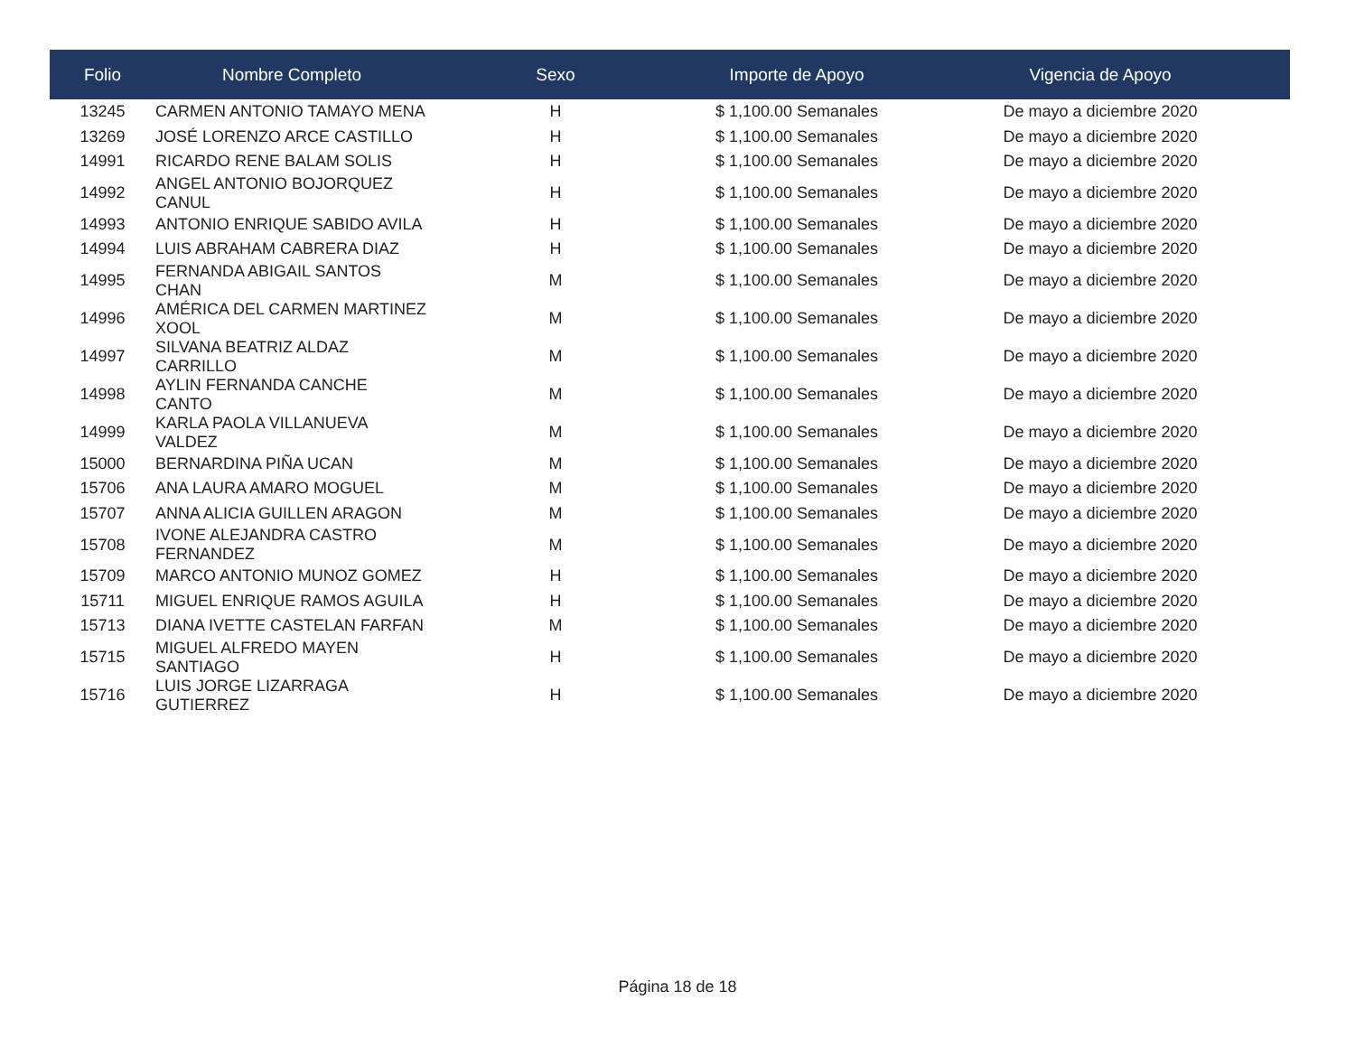| Folio | Nombre Completo | Sexo | Importe de Apoyo | Vigencia de Apoyo |
| --- | --- | --- | --- | --- |
| 13245 | CARMEN ANTONIO TAMAYO MENA | H | $ 1,100.00 Semanales | De mayo a diciembre 2020 |
| 13269 | JOSÉ LORENZO ARCE CASTILLO | H | $ 1,100.00 Semanales | De mayo a diciembre 2020 |
| 14991 | RICARDO RENE BALAM SOLIS | H | $ 1,100.00 Semanales | De mayo a diciembre 2020 |
| 14992 | ANGEL ANTONIO BOJORQUEZ CANUL | H | $ 1,100.00 Semanales | De mayo a diciembre 2020 |
| 14993 | ANTONIO ENRIQUE SABIDO AVILA | H | $ 1,100.00 Semanales | De mayo a diciembre 2020 |
| 14994 | LUIS ABRAHAM CABRERA DIAZ | H | $ 1,100.00 Semanales | De mayo a diciembre 2020 |
| 14995 | FERNANDA ABIGAIL SANTOS CHAN | M | $ 1,100.00 Semanales | De mayo a diciembre 2020 |
| 14996 | AMÉRICA DEL CARMEN MARTINEZ XOOL | M | $ 1,100.00 Semanales | De mayo a diciembre 2020 |
| 14997 | SILVANA BEATRIZ ALDAZ CARRILLO | M | $ 1,100.00 Semanales | De mayo a diciembre 2020 |
| 14998 | AYLIN FERNANDA CANCHE CANTO | M | $ 1,100.00 Semanales | De mayo a diciembre 2020 |
| 14999 | KARLA PAOLA VILLANUEVA VALDEZ | M | $ 1,100.00 Semanales | De mayo a diciembre 2020 |
| 15000 | BERNARDINA PIÑA UCAN | M | $ 1,100.00 Semanales | De mayo a diciembre 2020 |
| 15706 | ANA LAURA AMARO MOGUEL | M | $ 1,100.00 Semanales | De mayo a diciembre 2020 |
| 15707 | ANNA ALICIA GUILLEN ARAGON | M | $ 1,100.00 Semanales | De mayo a diciembre 2020 |
| 15708 | IVONE ALEJANDRA CASTRO FERNANDEZ | M | $ 1,100.00 Semanales | De mayo a diciembre 2020 |
| 15709 | MARCO ANTONIO MUNOZ GOMEZ | H | $ 1,100.00 Semanales | De mayo a diciembre 2020 |
| 15711 | MIGUEL ENRIQUE RAMOS AGUILA | H | $ 1,100.00 Semanales | De mayo a diciembre 2020 |
| 15713 | DIANA IVETTE CASTELAN FARFAN | M | $ 1,100.00 Semanales | De mayo a diciembre 2020 |
| 15715 | MIGUEL ALFREDO MAYEN SANTIAGO | H | $ 1,100.00 Semanales | De mayo a diciembre 2020 |
| 15716 | LUIS JORGE LIZARRAGA GUTIERREZ | H | $ 1,100.00 Semanales | De mayo a diciembre 2020 |
Página 18 de 18